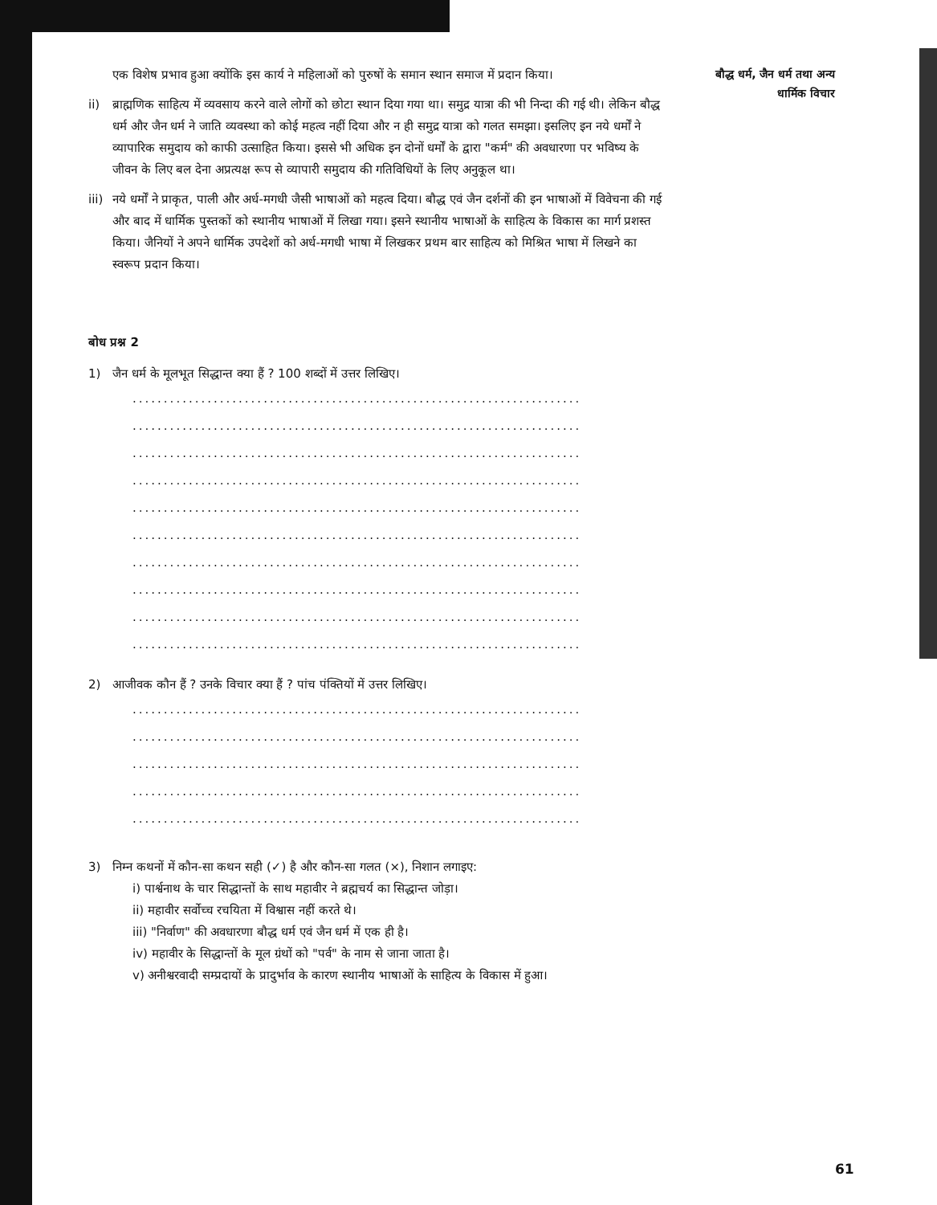बौद्ध धर्म, जैन धर्म तथा अन्य
धार्मिक विचार
एक विशेष प्रभाव हुआ क्योंकि इस कार्य ने महिलाओं को पुरुषों के समान स्थान समाज में प्रदान किया।
ii) ब्राह्मणिक साहित्य में व्यवसाय करने वाले लोगों को छोटा स्थान दिया गया था। समुद्र यात्रा की भी निन्दा की गई थी। लेकिन बौद्ध धर्म और जैन धर्म ने जाति व्यवस्था को कोई महत्व नहीं दिया और न ही समुद्र यात्रा को गलत समझा। इसलिए इन नये धर्मों ने व्यापारिक समुदाय को काफी उत्साहित किया। इससे भी अधिक इन दोनों धर्मों के द्वारा "कर्म" की अवधारणा पर भविष्य के जीवन के लिए बल देना अप्रत्यक्ष रूप से व्यापारी समुदाय की गतिविधियों के लिए अनुकूल था।
iii) नये धर्मों ने प्राकृत, पाली और अर्ध-मगधी जैसी भाषाओं को महत्व दिया। बौद्ध एवं जैन दर्शनों की इन भाषाओं में विवेचना की गई और बाद में धार्मिक पुस्तकों को स्थानीय भाषाओं में लिखा गया। इसने स्थानीय भाषाओं के साहित्य के विकास का मार्ग प्रशस्त किया। जैनियों ने अपने धार्मिक उपदेशों को अर्ध-मगधी भाषा में लिखकर प्रथम बार साहित्य को मिश्रित भाषा में लिखने का स्वरूप प्रदान किया।
बोध प्रश्न 2
1) जैन धर्म के मूलभूत सिद्धान्त क्या हैं ? 100 शब्दों में उत्तर लिखिए।
........................................................................
........................................................................
........................................................................
........................................................................
........................................................................
........................................................................
........................................................................
........................................................................
........................................................................
........................................................................
2) आजीवक कौन हैं ? उनके विचार क्या हैं ? पांच पंक्तियों में उत्तर लिखिए।
........................................................................
........................................................................
........................................................................
........................................................................
........................................................................
3) निम्न कथनों में कौन-सा कथन सही (✓) है और कौन-सा गलत (×), निशान लगाइए:
i) पार्श्वनाथ के चार सिद्धान्तों के साथ महावीर ने ब्रह्मचर्य का सिद्धान्त जोड़ा।
ii) महावीर सर्वोच्च रचयिता में विश्वास नहीं करते थे।
iii) "निर्वाण" की अवधारणा बौद्ध धर्म एवं जैन धर्म में एक ही है।
iv) महावीर के सिद्धान्तों के मूल ग्रंथों को "पर्व" के नाम से जाना जाता है।
v) अनीश्वरवादी सम्प्रदायों के प्रादुर्भाव के कारण स्थानीय भाषाओं के साहित्य के विकास में हुआ।
61